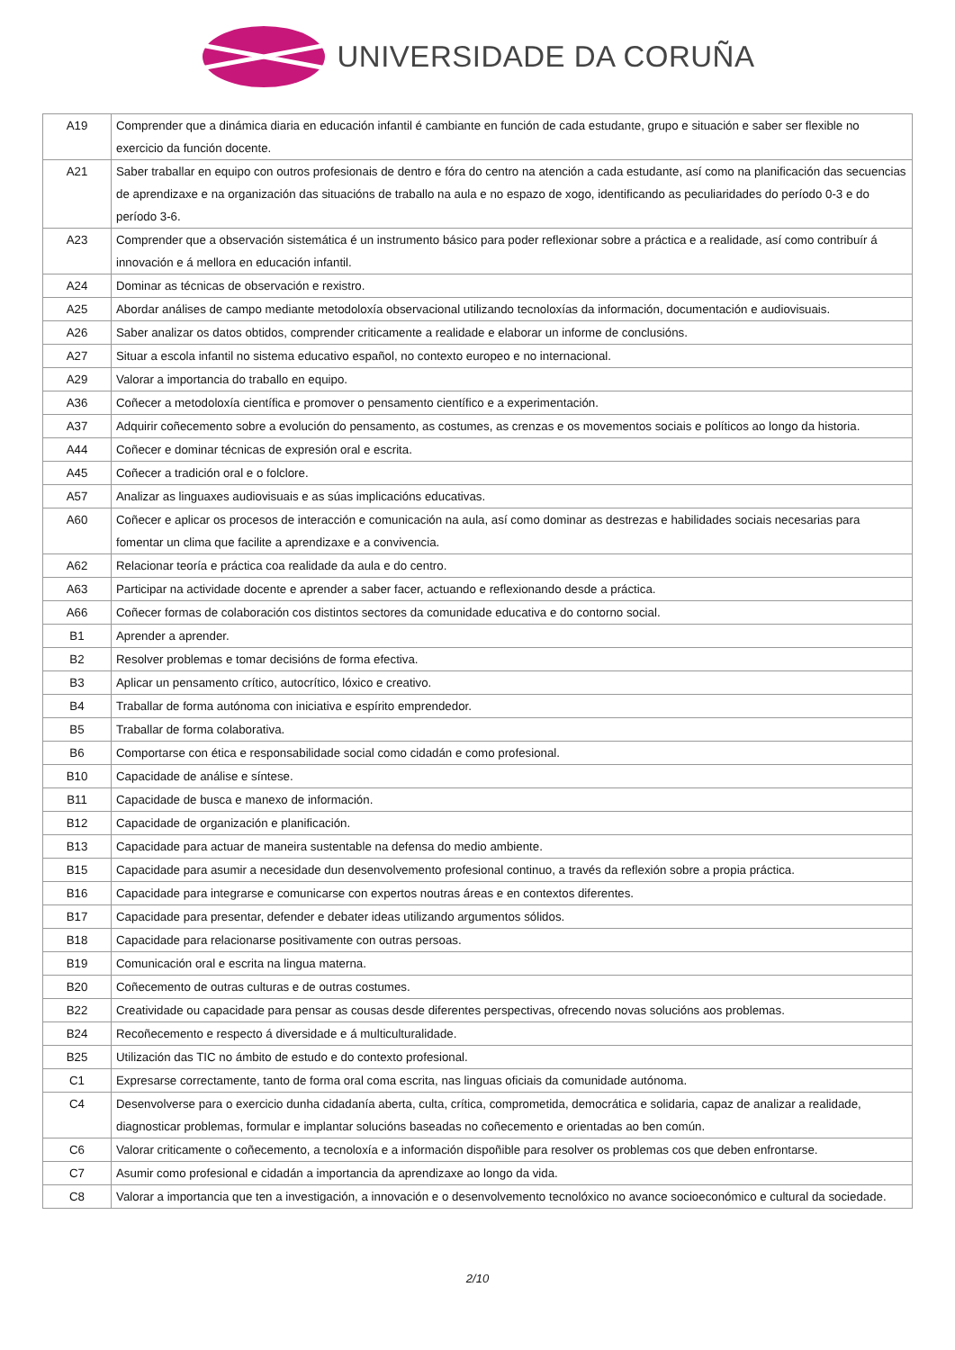UNIVERSIDADE DA CORUÑA
| A19 | Comprender que a dinámica diaria en educación infantil é cambiante en función de cada estudante, grupo e situación e saber ser flexible no exercicio da función docente. |
| A21 | Saber traballar en equipo con outros profesionais de dentro e fóra do centro na atención a cada estudante, así como na planificación das secuencias de aprendizaxe e na organización das situacións de traballo na aula e no espazo de xogo, identificando as peculiaridades do período 0-3 e do período 3-6. |
| A23 | Comprender que a observación sistemática é un instrumento básico para poder reflexionar sobre a práctica e a realidade, así como contribuír á innovación e á mellora en educación infantil. |
| A24 | Dominar as técnicas de observación e rexistro. |
| A25 | Abordar análises de campo mediante metodoloxía observacional utilizando tecnoloxías da información, documentación e audiovisuais. |
| A26 | Saber analizar os datos obtidos, comprender criticamente a realidade e elaborar un informe de conclusións. |
| A27 | Situar a escola infantil no sistema educativo español, no contexto europeo e no internacional. |
| A29 | Valorar a importancia do traballo en equipo. |
| A36 | Coñecer a metodoloxía científica e promover o pensamento científico e a experimentación. |
| A37 | Adquirir coñecemento sobre a evolución do pensamento, as costumes, as crenzas e os movementos sociais e políticos ao longo da historia. |
| A44 | Coñecer e dominar técnicas de expresión oral e escrita. |
| A45 | Coñecer a tradición oral e o folclore. |
| A57 | Analizar as linguaxes audiovisuais e as súas implicacións educativas. |
| A60 | Coñecer e aplicar os procesos de interacción e comunicación na aula, así como dominar as destrezas e habilidades sociais necesarias para fomentar un clima que facilite a aprendizaxe e a convivencia. |
| A62 | Relacionar teoría e práctica coa realidade da aula e do centro. |
| A63 | Participar na actividade docente e aprender a saber facer, actuando e reflexionando desde a práctica. |
| A66 | Coñecer formas de colaboración cos distintos sectores da comunidade educativa e do contorno social. |
| B1 | Aprender a aprender. |
| B2 | Resolver problemas e tomar decisións de forma efectiva. |
| B3 | Aplicar un pensamento crítico, autocrítico, lóxico e creativo. |
| B4 | Traballar de forma autónoma con iniciativa e espírito emprendedor. |
| B5 | Traballar de forma colaborativa. |
| B6 | Comportarse con ética e responsabilidade social como cidadán e como profesional. |
| B10 | Capacidade de análise e síntese. |
| B11 | Capacidade de busca e manexo de información. |
| B12 | Capacidade de organización e planificación. |
| B13 | Capacidade para actuar de maneira sustentable na defensa do medio ambiente. |
| B15 | Capacidade para asumir a necesidade dun desenvolvemento profesional continuo, a través da reflexión sobre a propia práctica. |
| B16 | Capacidade para integrarse e comunicarse con expertos noutras áreas e en contextos diferentes. |
| B17 | Capacidade para presentar, defender e debater ideas utilizando argumentos sólidos. |
| B18 | Capacidade para relacionarse positivamente con outras persoas. |
| B19 | Comunicación oral e escrita na lingua materna. |
| B20 | Coñecemento de outras culturas e de outras costumes. |
| B22 | Creatividade ou capacidade para pensar as cousas desde diferentes perspectivas, ofrecendo novas solucións aos problemas. |
| B24 | Recoñecemento e respecto á diversidade e á multiculturalidade. |
| B25 | Utilización das TIC no ámbito de estudo e do contexto profesional. |
| C1 | Expresarse correctamente, tanto de forma oral coma escrita, nas linguas oficiais da comunidade autónoma. |
| C4 | Desenvolverse para o exercicio dunha cidadanía aberta, culta, crítica, comprometida, democrática e solidaria, capaz de analizar a realidade, diagnosticar problemas, formular e implantar solucións baseadas no coñecemento e orientadas ao ben común. |
| C6 | Valorar criticamente o coñecemento, a tecnoloxía e a información dispoñible para resolver os problemas cos que deben enfrontarse. |
| C7 | Asumir como profesional e cidadán a importancia da aprendizaxe ao longo da vida. |
| C8 | Valorar a importancia que ten a investigación, a innovación e o desenvolvemento tecnolóxico no avance socioeconómico e cultural da sociedade. |
2/10